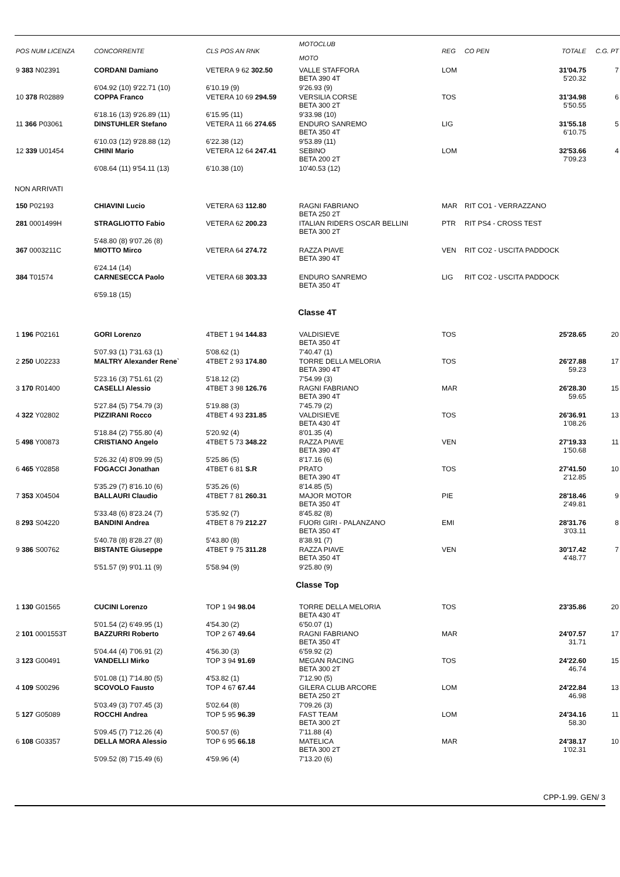| POS NUM LICENZA | CONCORRENTE | CLS POS AN RNK | MOTOCLUB MOTO | REG | CO PEN | TOTALE | C.G. PT |
| --- | --- | --- | --- | --- | --- | --- | --- |
| 9 383 N02391 | CORDANI Damiano | VETERA 9 62 302.50 | VALLE STAFFORA BETA 390 4T | LOM | | 31'04.75 5'20.32 | 7 |
| | 6'04.92 (10) 9'22.71 (10) | 6'10.19 (9) | 9'26.93 (9) | | | | |
| 10 378 R02889 | COPPA Franco | VETERA 10 69 294.59 | VERSILIA CORSE BETA 300 2T | TOS | | 31'34.98 5'50.55 | 6 |
| | 6'18.16 (13) 9'26.89 (11) | 6'15.95 (11) | 9'33.98 (10) | | | | |
| 11 366 P03061 | DINSTUHLER Stefano | VETERA 11 66 274.65 | ENDURO SANREMO BETA 350 4T | LIG | | 31'55.18 6'10.75 | 5 |
| | 6'10.03 (12) 9'28.88 (12) | 6'22.38 (12) | 9'53.89 (11) | | | | |
| 12 339 U01454 | CHINI Mario | VETERA 12 64 247.41 | SEBINO BETA 200 2T | LOM | | 32'53.66 7'09.23 | 4 |
| | 6'08.64 (11) 9'54.11 (13) | 6'10.38 (10) | 10'40.53 (12) | | | | |
| NON ARRIVATI | | | | | | | |
| 150 P02193 | CHIAVINI Lucio | VETERA 63 112.80 | RAGNI FABRIANO BETA 250 2T | MAR | RIT CO1 - VERRAZZANO | | |
| 281 0001499H | STRAGLIOTTO Fabio | VETERA 62 200.23 | ITALIAN RIDERS OSCAR BELLINI BETA 300 2T | PTR | RIT PS4 - CROSS TEST | | |
| | 5'48.80 (8) 9'07.26 (8) | | | | | | |
| 367 0003211C | MIOTTO Mirco | VETERA 64 274.72 | RAZZA PIAVE BETA 390 4T | VEN | RIT CO2 - USCITA PADDOCK | | |
| | 6'24.14 (14) | | | | | | |
| 384 T01574 | CARNESECCA Paolo | VETERA 68 303.33 | ENDURO SANREMO BETA 350 4T | LIG | RIT CO2 - USCITA PADDOCK | | |
| | 6'59.18 (15) | | | | | | |
| Classe 4T | | | | | | | |
| 1 196 P02161 | GORI Lorenzo | 4TBET 1 94 144.83 | VALDISIEVE BETA 350 4T | TOS | | 25'28.65 | 20 |
| | 5'07.93 (1) 7'31.63 (1) | 5'08.62 (1) | 7'40.47 (1) | | | | |
| 2 250 U02233 | MALTRY Alexander Rene` | 4TBET 2 93 174.80 | TORRE DELLA MELORIA BETA 390 4T | TOS | | 26'27.88 59.23 | 17 |
| | 5'23.16 (3) 7'51.61 (2) | 5'18.12 (2) | 7'54.99 (3) | | | | |
| 3 170 R01400 | CASELLI Alessio | 4TBET 3 98 126.76 | RAGNI FABRIANO BETA 390 4T | MAR | | 26'28.30 59.65 | 15 |
| | 5'27.84 (5) 7'54.79 (3) | 5'19.88 (3) | 7'45.79 (2) | | | | |
| 4 322 Y02802 | PIZZIRANI Rocco | 4TBET 4 93 231.85 | VALDISIEVE BETA 430 4T | TOS | | 26'36.91 1'08.26 | 13 |
| | 5'18.84 (2) 7'55.80 (4) | 5'20.92 (4) | 8'01.35 (4) | | | | |
| 5 498 Y00873 | CRISTIANO Angelo | 4TBET 5 73 348.22 | RAZZA PIAVE BETA 390 4T | VEN | | 27'19.33 1'50.68 | 11 |
| | 5'26.32 (4) 8'09.99 (5) | 5'25.86 (5) | 8'17.16 (6) | | | | |
| 6 465 Y02858 | FOGACCI Jonathan | 4TBET 6 81 S.R | PRATO BETA 390 4T | TOS | | 27'41.50 2'12.85 | 10 |
| | 5'35.29 (7) 8'16.10 (6) | 5'35.26 (6) | 8'14.85 (5) | | | | |
| 7 353 X04504 | BALLAURI Claudio | 4TBET 7 81 260.31 | MAJOR MOTOR BETA 350 4T | PIE | | 28'18.46 2'49.81 | 9 |
| | 5'33.48 (6) 8'23.24 (7) | 5'35.92 (7) | 8'45.82 (8) | | | | |
| 8 293 S04220 | BANDINI Andrea | 4TBET 8 79 212.27 | FUORI GIRI - PALANZANO BETA 350 4T | EMI | | 28'31.76 3'03.11 | 8 |
| | 5'40.78 (8) 8'28.27 (8) | 5'43.80 (8) | 8'38.91 (7) | | | | |
| 9 386 S00762 | BISTANTE Giuseppe | 4TBET 9 75 311.28 | RAZZA PIAVE BETA 350 4T | VEN | | 30'17.42 4'48.77 | 7 |
| | 5'51.57 (9) 9'01.11 (9) | 5'58.94 (9) | 9'25.80 (9) | | | | |
| Classe Top | | | | | | | |
| 1 130 G01565 | CUCINI Lorenzo | TOP 1 94 98.04 | TORRE DELLA MELORIA BETA 430 4T | TOS | | 23'35.86 | 20 |
| | 5'01.54 (2) 6'49.95 (1) | 4'54.30 (2) | 6'50.07 (1) | | | | |
| 2 101 0001553T | BAZZURRI Roberto | TOP 2 67 49.64 | RAGNI FABRIANO BETA 350 4T | MAR | | 24'07.57 31.71 | 17 |
| | 5'04.44 (4) 7'06.91 (2) | 4'56.30 (3) | 6'59.92 (2) | | | | |
| 3 123 G00491 | VANDELLI Mirko | TOP 3 94 91.69 | MEGAN RACING BETA 300 2T | TOS | | 24'22.60 46.74 | 15 |
| | 5'01.08 (1) 7'14.80 (5) | 4'53.82 (1) | 7'12.90 (5) | | | | |
| 4 109 S00296 | SCOVOLO Fausto | TOP 4 67 67.44 | GILERA CLUB ARCORE BETA 250 2T | LOM | | 24'22.84 46.98 | 13 |
| | 5'03.49 (3) 7'07.45 (3) | 5'02.64 (8) | 7'09.26 (3) | | | | |
| 5 127 G05089 | ROCCHI Andrea | TOP 5 95 96.39 | FAST TEAM BETA 300 2T | LOM | | 24'34.16 58.30 | 11 |
| | 5'09.45 (7) 7'12.26 (4) | 5'00.57 (6) | 7'11.88 (4) | | | | |
| 6 108 G03357 | DELLA MORA Alessio | TOP 6 95 66.18 | MATELICA BETA 300 2T | MAR | | 24'38.17 1'02.31 | 10 |
| | 5'09.52 (8) 7'15.49 (6) | 4'59.96 (4) | 7'13.20 (6) | | | | |
CPP-1.99. GEN/ 3